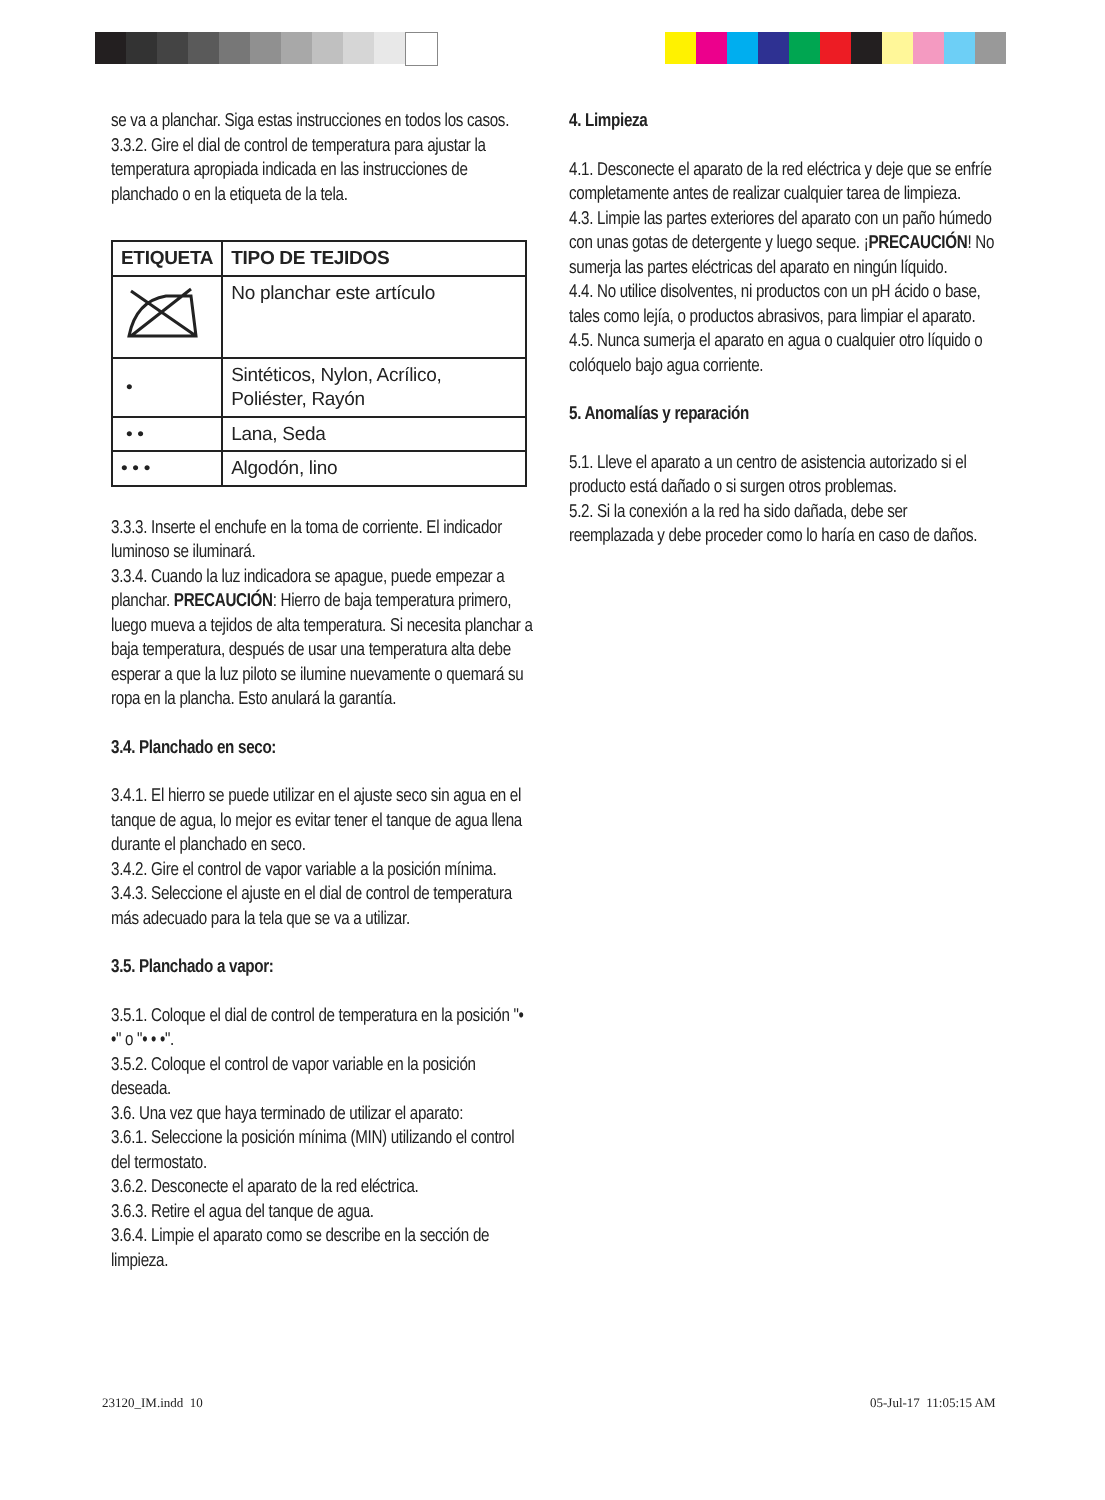se va a planchar. Siga estas instrucciones en todos los casos.
3.3.2. Gire el dial de control de temperatura para ajustar la temperatura apropiada indicada en las instrucciones de planchado o en la etiqueta de la tela.
| ETIQUETA | TIPO DE TEJIDOS |
| --- | --- |
| | No planchar este artículo |
| • | Sintéticos, Nylon, Acrílico, Poliéster, Rayón |
| • • | Lana, Seda |
| • • • | Algodón, lino |
3.3.3. Inserte el enchufe en la toma de corriente. El indicador luminoso se iluminará.
3.3.4. Cuando la luz indicadora se apague, puede empezar a planchar. PRECAUCIÓN: Hierro de baja temperatura primero, luego mueva a tejidos de alta temperatura. Si necesita planchar a baja temperatura, después de usar una temperatura alta debe esperar a que la luz piloto se ilumine nuevamente o quemará su ropa en la plancha. Esto anulará la garantía.
3.4. Planchado en seco:
3.4.1. El hierro se puede utilizar en el ajuste seco sin agua en el tanque de agua, lo mejor es evitar tener el tanque de agua llena durante el planchado en seco.
3.4.2. Gire el control de vapor variable a la posición mínima.
3.4.3. Seleccione el ajuste en el dial de control de temperatura más adecuado para la tela que se va a utilizar.
3.5. Planchado a vapor:
3.5.1. Coloque el dial de control de temperatura en la posición "• •" o "• • •".
3.5.2. Coloque el control de vapor variable en la posición deseada.
3.6. Una vez que haya terminado de utilizar el aparato:
3.6.1. Seleccione la posición mínima (MIN) utilizando el control del termostato.
3.6.2. Desconecte el aparato de la red eléctrica.
3.6.3. Retire el agua del tanque de agua.
3.6.4. Limpie el aparato como se describe en la sección de limpieza.
4. Limpieza
4.1. Desconecte el aparato de la red eléctrica y deje que se enfríe completamente antes de realizar cualquier tarea de limpieza.
4.3. Limpie las partes exteriores del aparato con un paño húmedo con unas gotas de detergente y luego seque. ¡PRECAUCIÓN! No sumerja las partes eléctricas del aparato en ningún líquido.
4.4. No utilice disolventes, ni productos con un pH ácido o base, tales como lejía, o productos abrasivos, para limpiar el aparato.
4.5. Nunca sumerja el aparato en agua o cualquier otro líquido o colóquelo bajo agua corriente.
5. Anomalías y reparación
5.1. Lleve el aparato a un centro de asistencia autorizado si el producto está dañado o si surgen otros problemas.
5.2. Si la conexión a la red ha sido dañada, debe ser reemplazada y debe proceder como lo haría en caso de daños.
23120_IM.indd 10 05-Jul-17 11:05:15 AM